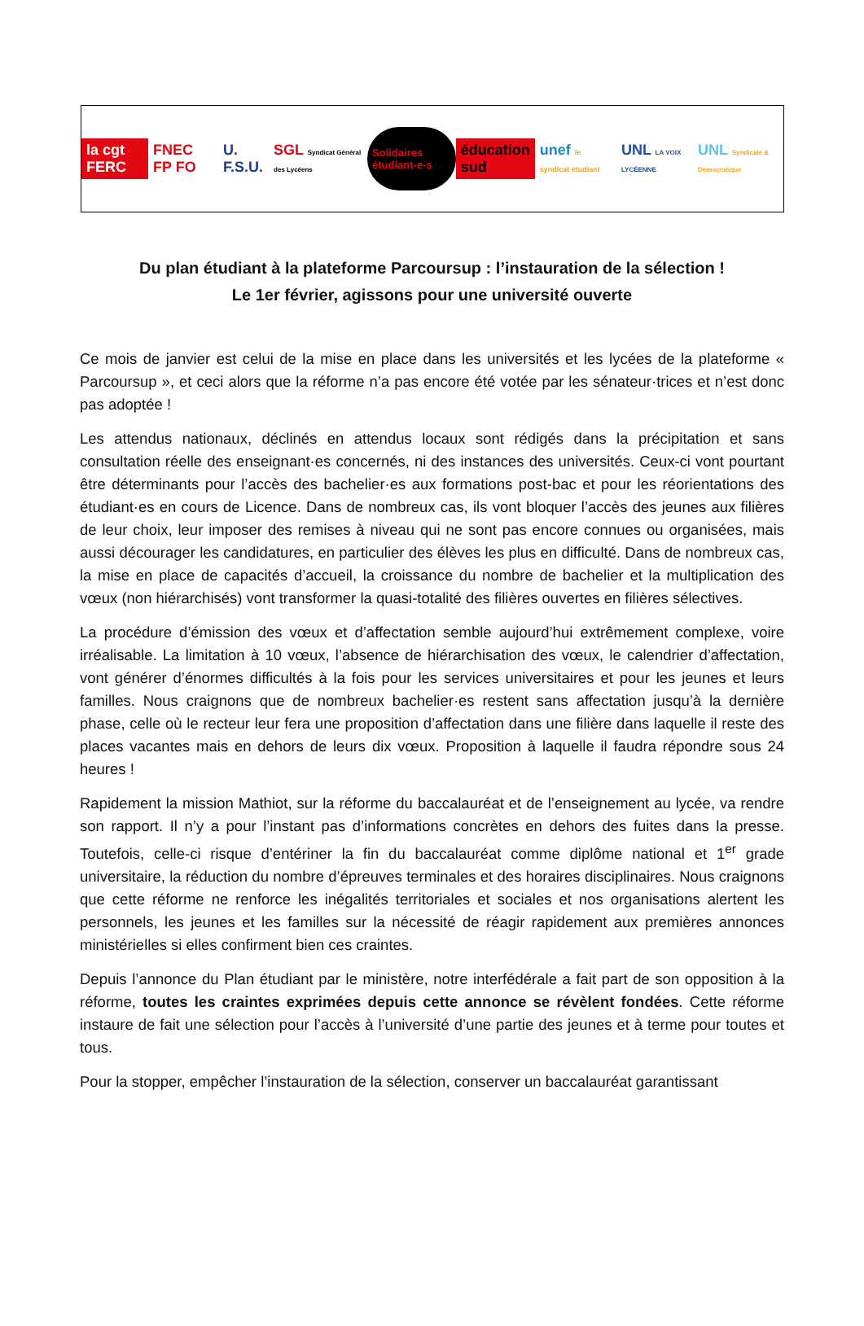la cgt FERC FNEC FP FO U. F.S.U. SGL Syndicat Général des Lycéens Solidaires étudiant-e-s éducation sud unef le syndicat étudiant UNL LA VOIX LYCÉENNE UNL Syndicale & Démocratique
Du plan étudiant à la plateforme Parcoursup : l’instauration de la sélection !
Le 1er février, agissons pour une université ouverte
Ce mois de janvier est celui de la mise en place dans les universités et les lycées de la plateforme « Parcoursup », et ceci alors que la réforme n’a pas encore été votée par les sénateur·trices et n’est donc pas adoptée !
Les attendus nationaux, déclinés en attendus locaux sont rédigés dans la précipitation et sans consultation réelle des enseignant·es concernés, ni des instances des universités. Ceux-ci vont pourtant être déterminants pour l’accès des bachelier·es aux formations post-bac et pour les réorientations des étudiant·es en cours de Licence. Dans de nombreux cas, ils vont bloquer l’accès des jeunes aux filières de leur choix, leur imposer des remises à niveau qui ne sont pas encore connues ou organisées, mais aussi décourager les candidatures, en particulier des élèves les plus en difficulté. Dans de nombreux cas, la mise en place de capacités d’accueil, la croissance du nombre de bachelier et la multiplication des vœux (non hiérarchisés) vont transformer la quasi-totalité des filières ouvertes en filières sélectives.
La procédure d’émission des vœux et d’affectation semble aujourd’hui extrêmement complexe, voire irréalisable. La limitation à 10 vœux, l’absence de hiérarchisation des vœux, le calendrier d’affectation, vont générer d’énormes difficultés à la fois pour les services universitaires et pour les jeunes et leurs familles. Nous craignons que de nombreux bachelier·es restent sans affectation jusqu’à la dernière phase, celle où le recteur leur fera une proposition d’affectation dans une filière dans laquelle il reste des places vacantes mais en dehors de leurs dix vœux. Proposition à laquelle il faudra répondre sous 24 heures !
Rapidement la mission Mathiot, sur la réforme du baccalauréat et de l’enseignement au lycée, va rendre son rapport. Il n’y a pour l’instant pas d’informations concrètes en dehors des fuites dans la presse. Toutefois, celle-ci risque d’entériner la fin du baccalauréat comme diplôme national et 1<sup>er</sup> grade universitaire, la réduction du nombre d’épreuves terminales et des horaires disciplinaires. Nous craignons que cette réforme ne renforce les inégalités territoriales et sociales et nos organisations alertent les personnels, les jeunes et les familles sur la nécessité de réagir rapidement aux premières annonces ministérielles si elles confirment bien ces craintes.
Depuis l’annonce du Plan étudiant par le ministère, notre interfédérale a fait part de son opposition à la réforme, toutes les craintes exprimées depuis cette annonce se révèlent fondées. Cette réforme instaure de fait une sélection pour l’accès à l’université d’une partie des jeunes et à terme pour toutes et tous.
Pour la stopper, empêcher l’instauration de la sélection, conserver un baccalauréat garantissant